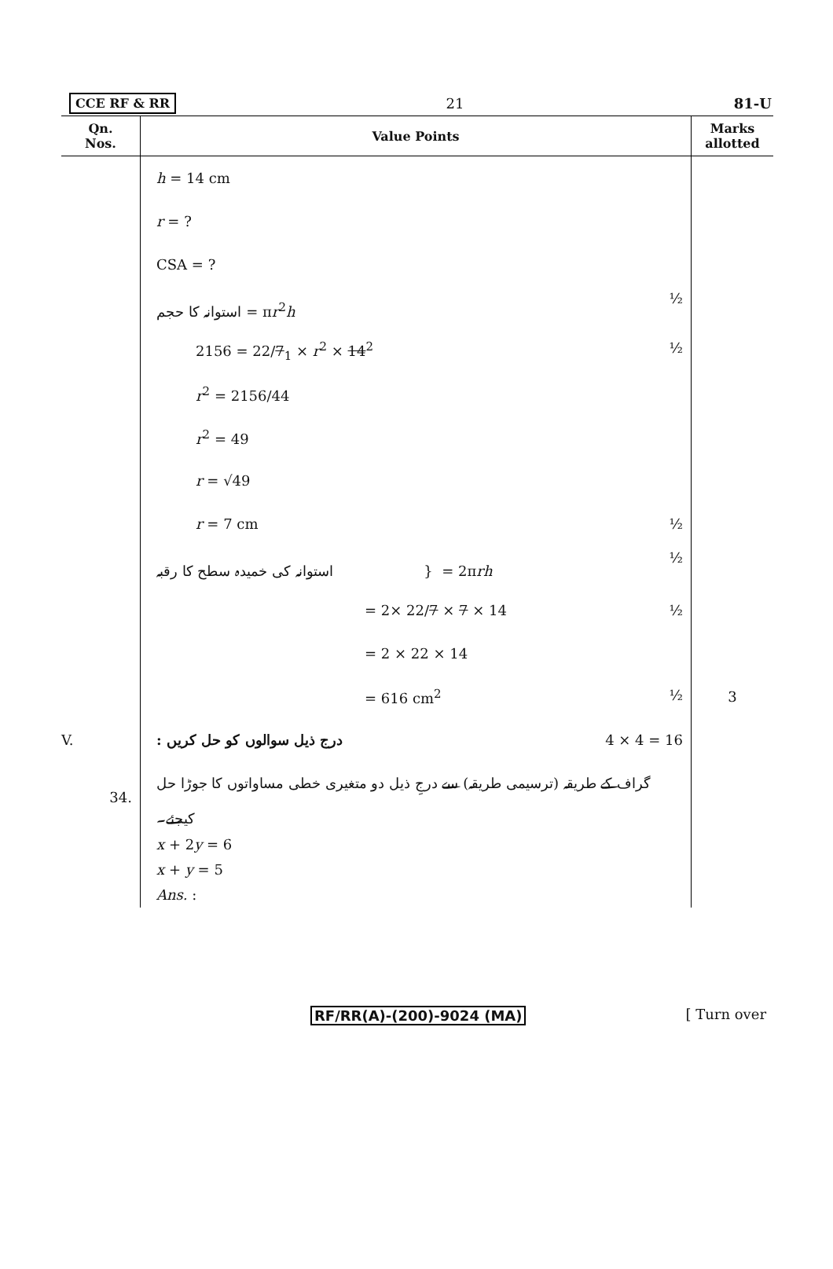CCE RF & RR 21 81-U
| Qn. Nos. | Value Points | Marks allotted |
| --- | --- | --- |
| | h = 14 cm | |
| | r = ? | |
| | CSA = ? | |
| | استوانہ کا حجم = π r<sup>2</sup> h ½ | |
| | 2156 = 22/ 7<sub>1</sub> × r<sup>2</sup> × 14<sup>2</sup> ½ | |
| | r<sup>2</sup> = 2156/44 | |
| | r<sup>2</sup> = 49 | |
| | r = √49 | |
| | r = 7 cm ½ | |
| | استوانہ کی خمیدہ سطح کا رقبہ } = 2π rh ½ | |
| | = 2× 22/ 7 × 7 × 14 ½ | |
| | = 2 × 22 × 14 | |
| | = 616 cm<sup>2</sup> ½ | 3 |
| V. | درج ذیل سوالوں کو حل کریں : 4 × 4 = 16 | |
| 34. | گراف کے طریقہ (ترسیمی طریقہ) سے درجِ ذیل دو متغیری خطی مساواتوں کا جوڑا حل کیجئے۔ | |
| | x + 2 y = 6 x + y = 5 Ans. : | |
RF/RR(A)-(200)-9024 (MA) [ Turn over